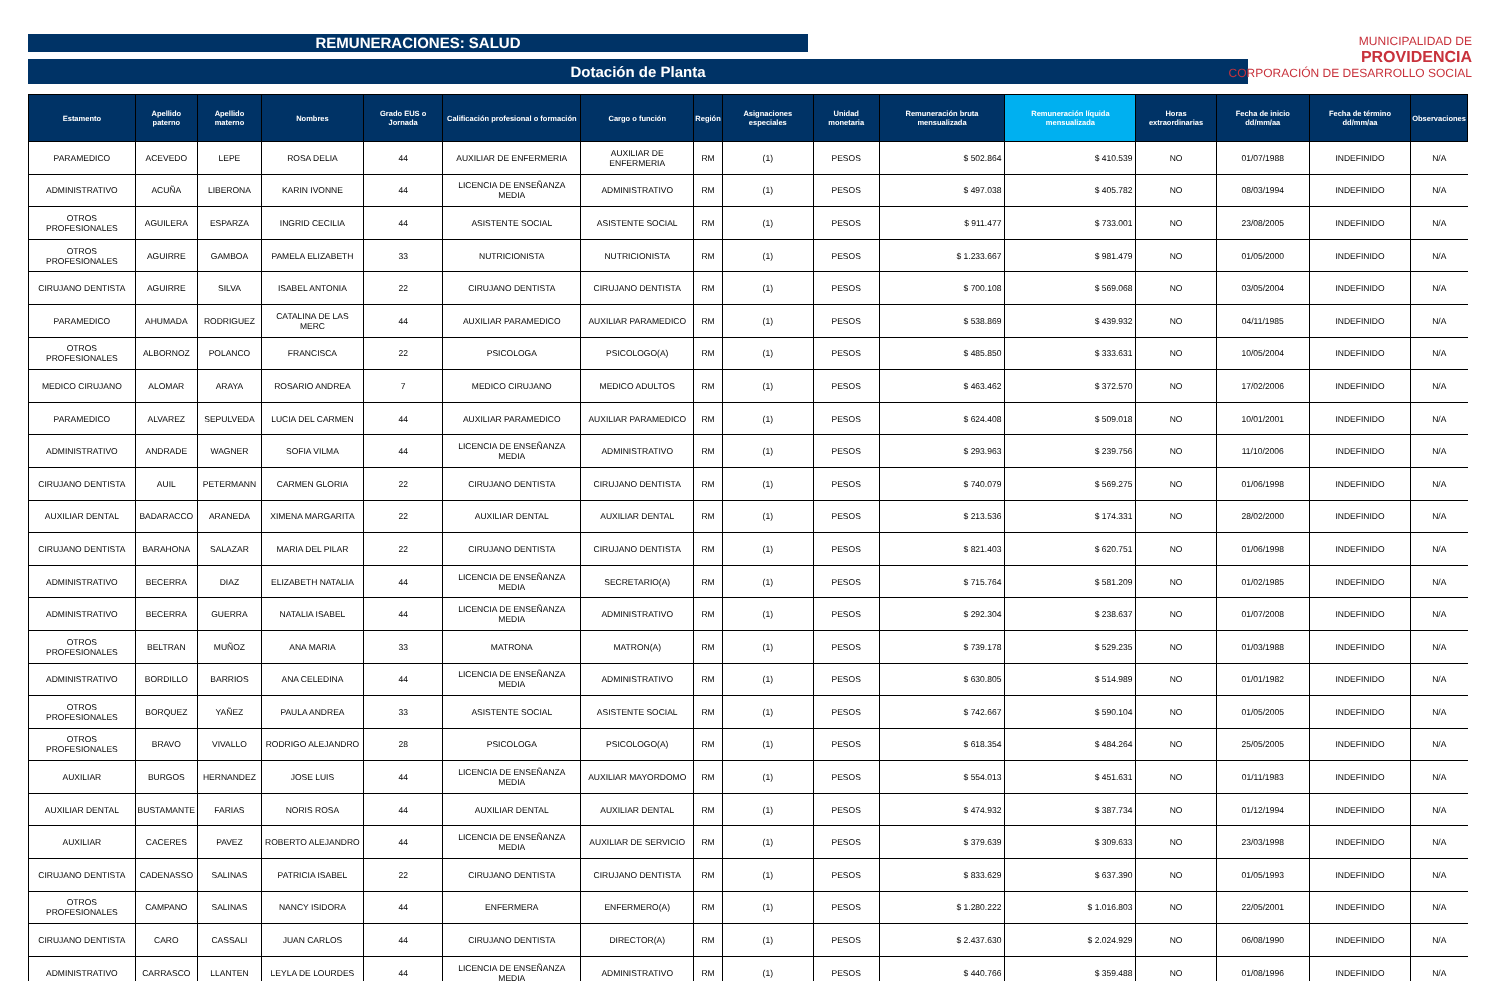REMUNERACIONES: SALUD
MUNICIPALIDAD DE
PROVIDENCIA
CORPORACIÓN DE DESARROLLO SOCIAL
Dotación de Planta
| Estamento | Apellido paterno | Apellido materno | Nombres | Grado EUS o Jornada | Calificación profesional o formación | Cargo o función | Región | Asignaciones especiales | Unidad monetaria | Remuneración bruta mensualizada | Remuneración líquida mensualizada | Horas extraordinarias | Fecha de inicio dd/mm/aa | Fecha de término dd/mm/aa | Observaciones |
| --- | --- | --- | --- | --- | --- | --- | --- | --- | --- | --- | --- | --- | --- | --- | --- |
| PARAMEDICO | ACEVEDO | LEPE | ROSA DELIA | 44 | AUXILIAR DE ENFERMERIA | AUXILIAR DE ENFERMERIA | RM | (1) | PESOS | $ 502.864 | $ 410.539 | NO | 01/07/1988 | INDEFINIDO | N/A |
| ADMINISTRATIVO | ACUÑA | LIBERONA | KARIN IVONNE | 44 | LICENCIA DE ENSEÑANZA MEDIA | ADMINISTRATIVO | RM | (1) | PESOS | $ 497.038 | $ 405.782 | NO | 08/03/1994 | INDEFINIDO | N/A |
| OTROS PROFESIONALES | AGUILERA | ESPARZA | INGRID CECILIA | 44 | ASISTENTE SOCIAL | ASISTENTE SOCIAL | RM | (1) | PESOS | $ 911.477 | $ 733.001 | NO | 23/08/2005 | INDEFINIDO | N/A |
| OTROS PROFESIONALES | AGUIRRE | GAMBOA | PAMELA ELIZABETH | 33 | NUTRICIONISTA | NUTRICIONISTA | RM | (1) | PESOS | $ 1.233.667 | $ 981.479 | NO | 01/05/2000 | INDEFINIDO | N/A |
| CIRUJANO DENTISTA | AGUIRRE | SILVA | ISABEL ANTONIA | 22 | CIRUJANO DENTISTA | CIRUJANO DENTISTA | RM | (1) | PESOS | $ 700.108 | $ 569.068 | NO | 03/05/2004 | INDEFINIDO | N/A |
| PARAMEDICO | AHUMADA | RODRIGUEZ | CATALINA DE LAS MERC | 44 | AUXILIAR PARAMEDICO | AUXILIAR PARAMEDICO | RM | (1) | PESOS | $ 538.869 | $ 439.932 | NO | 04/11/1985 | INDEFINIDO | N/A |
| OTROS PROFESIONALES | ALBORNOZ | POLANCO | FRANCISCA | 22 | PSICOLOGA | PSICOLOGO(A) | RM | (1) | PESOS | $ 485.850 | $ 333.631 | NO | 10/05/2004 | INDEFINIDO | N/A |
| MEDICO CIRUJANO | ALOMAR | ARAYA | ROSARIO ANDREA | 7 | MEDICO CIRUJANO | MEDICO ADULTOS | RM | (1) | PESOS | $ 463.462 | $ 372.570 | NO | 17/02/2006 | INDEFINIDO | N/A |
| PARAMEDICO | ALVAREZ | SEPULVEDA | LUCIA DEL CARMEN | 44 | AUXILIAR PARAMEDICO | AUXILIAR PARAMEDICO | RM | (1) | PESOS | $ 624.408 | $ 509.018 | NO | 10/01/2001 | INDEFINIDO | N/A |
| ADMINISTRATIVO | ANDRADE | WAGNER | SOFIA VILMA | 44 | LICENCIA DE ENSEÑANZA MEDIA | ADMINISTRATIVO | RM | (1) | PESOS | $ 293.963 | $ 239.756 | NO | 11/10/2006 | INDEFINIDO | N/A |
| CIRUJANO DENTISTA | AUIL | PETERMANN | CARMEN GLORIA | 22 | CIRUJANO DENTISTA | CIRUJANO DENTISTA | RM | (1) | PESOS | $ 740.079 | $ 569.275 | NO | 01/06/1998 | INDEFINIDO | N/A |
| AUXILIAR DENTAL | BADARACCO | ARANEDA | XIMENA MARGARITA | 22 | AUXILIAR DENTAL | AUXILIAR DENTAL | RM | (1) | PESOS | $ 213.536 | $ 174.331 | NO | 28/02/2000 | INDEFINIDO | N/A |
| CIRUJANO DENTISTA | BARAHONA | SALAZAR | MARIA DEL PILAR | 22 | CIRUJANO DENTISTA | CIRUJANO DENTISTA | RM | (1) | PESOS | $ 821.403 | $ 620.751 | NO | 01/06/1998 | INDEFINIDO | N/A |
| ADMINISTRATIVO | BECERRA | DIAZ | ELIZABETH NATALIA | 44 | LICENCIA DE ENSEÑANZA MEDIA | SECRETARIO(A) | RM | (1) | PESOS | $ 715.764 | $ 581.209 | NO | 01/02/1985 | INDEFINIDO | N/A |
| ADMINISTRATIVO | BECERRA | GUERRA | NATALIA ISABEL | 44 | LICENCIA DE ENSEÑANZA MEDIA | ADMINISTRATIVO | RM | (1) | PESOS | $ 292.304 | $ 238.637 | NO | 01/07/2008 | INDEFINIDO | N/A |
| OTROS PROFESIONALES | BELTRAN | MUÑOZ | ANA MARIA | 33 | MATRONA | MATRON(A) | RM | (1) | PESOS | $ 739.178 | $ 529.235 | NO | 01/03/1988 | INDEFINIDO | N/A |
| ADMINISTRATIVO | BORDILLO | BARRIOS | ANA CELEDINA | 44 | LICENCIA DE ENSEÑANZA MEDIA | ADMINISTRATIVO | RM | (1) | PESOS | $ 630.805 | $ 514.989 | NO | 01/01/1982 | INDEFINIDO | N/A |
| OTROS PROFESIONALES | BORQUEZ | YAÑEZ | PAULA ANDREA | 33 | ASISTENTE SOCIAL | ASISTENTE SOCIAL | RM | (1) | PESOS | $ 742.667 | $ 590.104 | NO | 01/05/2005 | INDEFINIDO | N/A |
| OTROS PROFESIONALES | BRAVO | VIVALLO | RODRIGO ALEJANDRO | 28 | PSICOLOGA | PSICOLOGO(A) | RM | (1) | PESOS | $ 618.354 | $ 484.264 | NO | 25/05/2005 | INDEFINIDO | N/A |
| AUXILIAR | BURGOS | HERNANDEZ | JOSE LUIS | 44 | LICENCIA DE ENSEÑANZA MEDIA | AUXILIAR MAYORDOMO | RM | (1) | PESOS | $ 554.013 | $ 451.631 | NO | 01/11/1983 | INDEFINIDO | N/A |
| AUXILIAR DENTAL | BUSTAMANTE | FARIAS | NORIS ROSA | 44 | AUXILIAR DENTAL | AUXILIAR DENTAL | RM | (1) | PESOS | $ 474.932 | $ 387.734 | NO | 01/12/1994 | INDEFINIDO | N/A |
| AUXILIAR | CACERES | PAVEZ | ROBERTO ALEJANDRO | 44 | LICENCIA DE ENSEÑANZA MEDIA | AUXILIAR DE SERVICIO | RM | (1) | PESOS | $ 379.639 | $ 309.633 | NO | 23/03/1998 | INDEFINIDO | N/A |
| CIRUJANO DENTISTA | CADENASSO | SALINAS | PATRICIA ISABEL | 22 | CIRUJANO DENTISTA | CIRUJANO DENTISTA | RM | (1) | PESOS | $ 833.629 | $ 637.390 | NO | 01/05/1993 | INDEFINIDO | N/A |
| OTROS PROFESIONALES | CAMPANO | SALINAS | NANCY ISIDORA | 44 | ENFERMERA | ENFERMERO(A) | RM | (1) | PESOS | $ 1.280.222 | $ 1.016.803 | NO | 22/05/2001 | INDEFINIDO | N/A |
| CIRUJANO DENTISTA | CARO | CASSALI | JUAN CARLOS | 44 | CIRUJANO DENTISTA | DIRECTOR(A) | RM | (1) | PESOS | $ 2.437.630 | $ 2.024.929 | NO | 06/08/1990 | INDEFINIDO | N/A |
| ADMINISTRATIVO | CARRASCO | LLANTEN | LEYLA DE LOURDES | 44 | LICENCIA DE ENSEÑANZA MEDIA | ADMINISTRATIVO | RM | (1) | PESOS | $ 440.766 | $ 359.488 | NO | 01/08/1996 | INDEFINIDO | N/A |